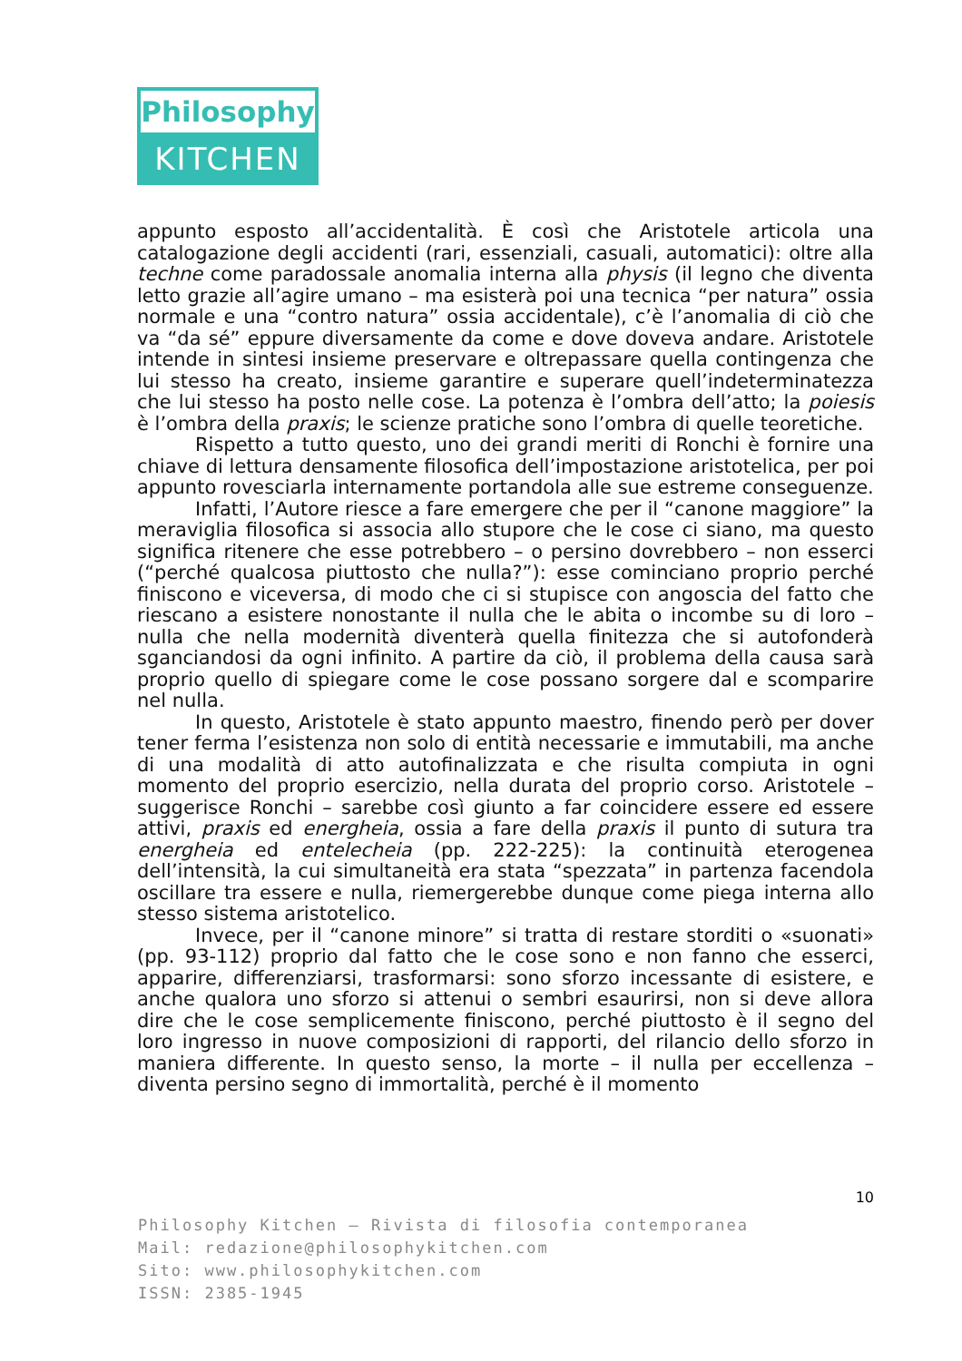Philosophy
KITCHEN
appunto esposto all’accidentalità. È così che Aristotele articola una catalogazione degli accidenti (rari, essenziali, casuali, automatici): oltre alla techne come paradossale anomalia interna alla physis (il legno che diventa letto grazie all’agire umano – ma esisterà poi una tecnica “per natura” ossia normale e una “contro natura” ossia accidentale), c’è l’anomalia di ciò che va “da sé” eppure diversamente da come e dove doveva andare. Aristotele intende in sintesi insieme preservare e oltrepassare quella contingenza che lui stesso ha creato, insieme garantire e superare quell’indeterminatezza che lui stesso ha posto nelle cose. La potenza è l’ombra dell’atto; la poiesis è l’ombra della praxis; le scienze pratiche sono l’ombra di quelle teoretiche.
Rispetto a tutto questo, uno dei grandi meriti di Ronchi è fornire una chiave di lettura densamente filosofica dell’impostazione aristotelica, per poi appunto rovesciarla internamente portandola alle sue estreme conseguenze.
Infatti, l’Autore riesce a fare emergere che per il “canone maggiore” la meraviglia filosofica si associa allo stupore che le cose ci siano, ma questo significa ritenere che esse potrebbero – o persino dovrebbero – non esserci (“perché qualcosa piuttosto che nulla?”): esse cominciano proprio perché finiscono e viceversa, di modo che ci si stupisce con angoscia del fatto che riescano a esistere nonostante il nulla che le abita o incombe su di loro – nulla che nella modernità diventerà quella finitezza che si autofonderà sganciandosi da ogni infinito. A partire da ciò, il problema della causa sarà proprio quello di spiegare come le cose possano sorgere dal e scomparire nel nulla.
In questo, Aristotele è stato appunto maestro, finendo però per dover tener ferma l’esistenza non solo di entità necessarie e immutabili, ma anche di una modalità di atto autofinalizzata e che risulta compiuta in ogni momento del proprio esercizio, nella durata del proprio corso. Aristotele – suggerisce Ronchi – sarebbe così giunto a far coincidere essere ed essere attivi, praxis ed energheia, ossia a fare della praxis il punto di sutura tra energheia ed entelecheia (pp. 222-225): la continuità eterogenea dell’intensità, la cui simultaneità era stata “spezzata” in partenza facendola oscillare tra essere e nulla, riemergerebbe dunque come piega interna allo stesso sistema aristotelico.
Invece, per il “canone minore” si tratta di restare storditi o «suonati» (pp. 93-112) proprio dal fatto che le cose sono e non fanno che esserci, apparire, differenziarsi, trasformarsi: sono sforzo incessante di esistere, e anche qualora uno sforzo si attenui o sembri esaurirsi, non si deve allora dire che le cose semplicemente finiscono, perché piuttosto è il segno del loro ingresso in nuove composizioni di rapporti, del rilancio dello sforzo in maniera differente. In questo senso, la morte – il nulla per eccellenza – diventa persino segno di immortalità, perché è il momento
10
Philosophy Kitchen – Rivista di filosofia contemporanea
Mail: redazione@philosophykitchen.com
Sito: www.philosophykitchen.com
ISSN: 2385-1945